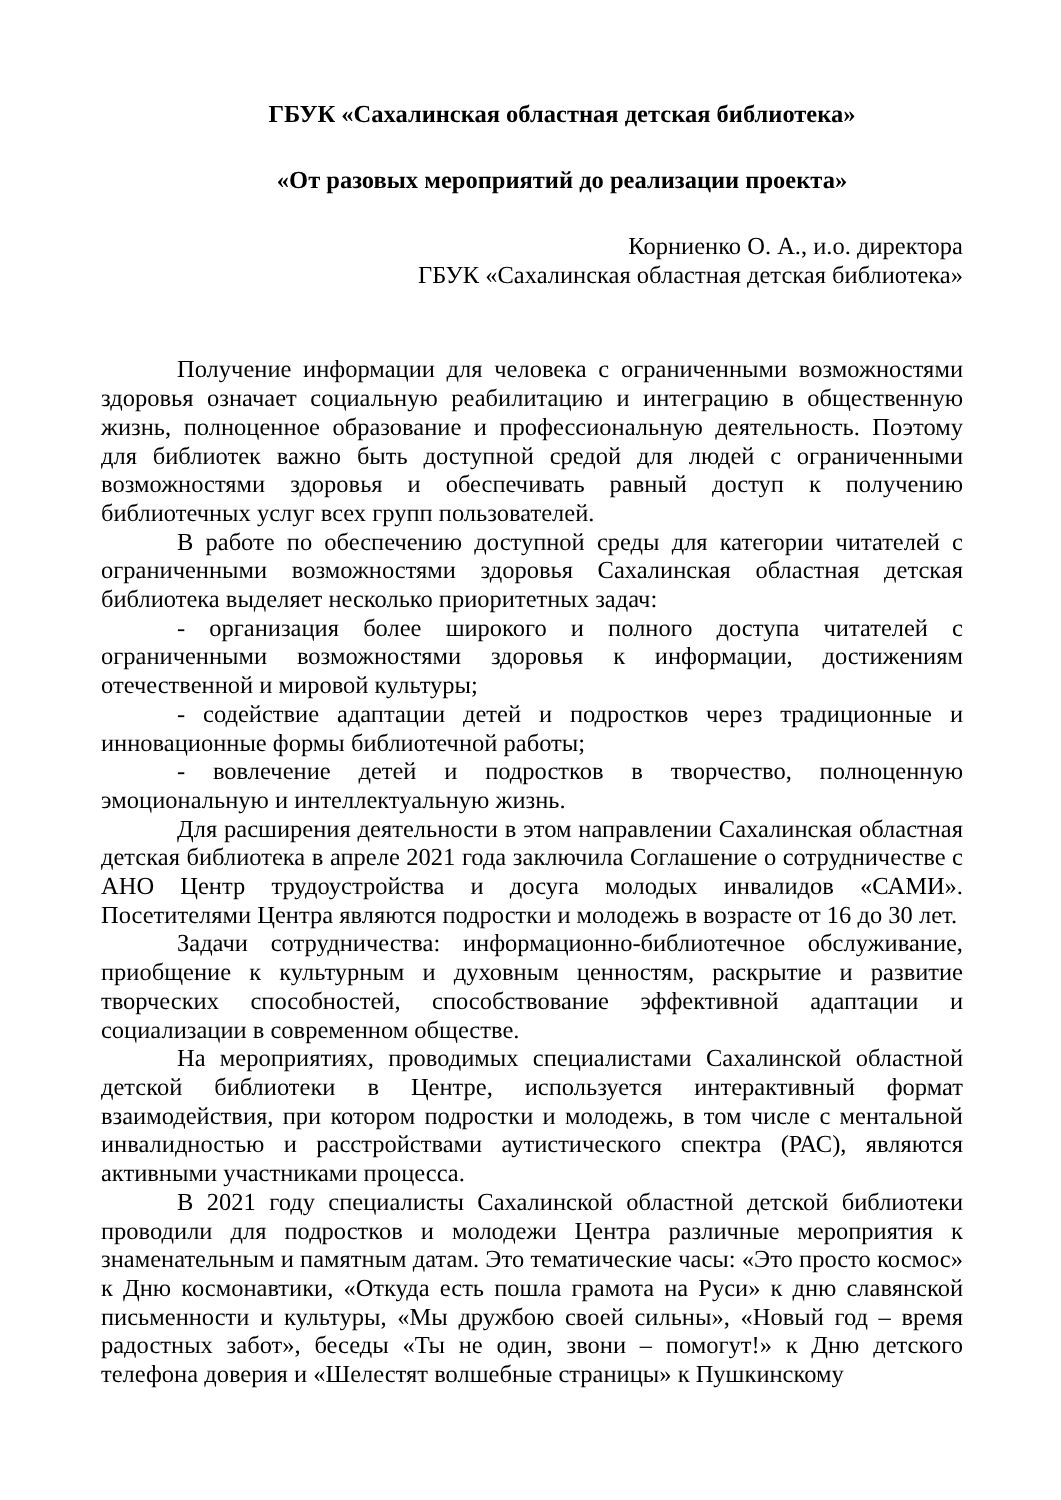ГБУК «Сахалинская областная детская библиотека»
«От разовых мероприятий до реализации проекта»
Корниенко О. А., и.о. директора
ГБУК «Сахалинская областная детская библиотека»
Получение информации для человека с ограниченными возможностями здоровья означает социальную реабилитацию и интеграцию в общественную жизнь, полноценное образование и профессиональную деятельность. Поэтому для библиотек важно быть доступной средой для людей с ограниченными возможностями здоровья и обеспечивать равный доступ к получению библиотечных услуг всех групп пользователей.
В работе по обеспечению доступной среды для категории читателей с ограниченными возможностями здоровья Сахалинская областная детская библиотека выделяет несколько приоритетных задач:
- организация более широкого и полного доступа читателей с ограниченными возможностями здоровья к информации, достижениям отечественной и мировой культуры;
- содействие адаптации детей и подростков через традиционные и инновационные формы библиотечной работы;
- вовлечение детей и подростков в творчество, полноценную эмоциональную и интеллектуальную жизнь.
Для расширения деятельности в этом направлении Сахалинская областная детская библиотека в апреле 2021 года заключила Соглашение о сотрудничестве с АНО Центр трудоустройства и досуга молодых инвалидов «САМИ». Посетителями Центра являются подростки и молодежь в возрасте от 16 до 30 лет.
Задачи сотрудничества: информационно-библиотечное обслуживание, приобщение к культурным и духовным ценностям, раскрытие и развитие творческих способностей, способствование эффективной адаптации и социализации в современном обществе.
На мероприятиях, проводимых специалистами Сахалинской областной детской библиотеки в Центре, используется интерактивный формат взаимодействия, при котором подростки и молодежь, в том числе с ментальной инвалидностью и расстройствами аутистического спектра (РАС), являются активными участниками процесса.
В 2021 году специалисты Сахалинской областной детской библиотеки проводили для подростков и молодежи Центра различные мероприятия к знаменательным и памятным датам. Это тематические часы: «Это просто космос» к Дню космонавтики, «Откуда есть пошла грамота на Руси» к дню славянской письменности и культуры, «Мы дружбою своей сильны», «Новый год – время радостных забот», беседы «Ты не один, звони – помогут!» к Дню детского телефона доверия и «Шелестят волшебные страницы» к Пушкинскому